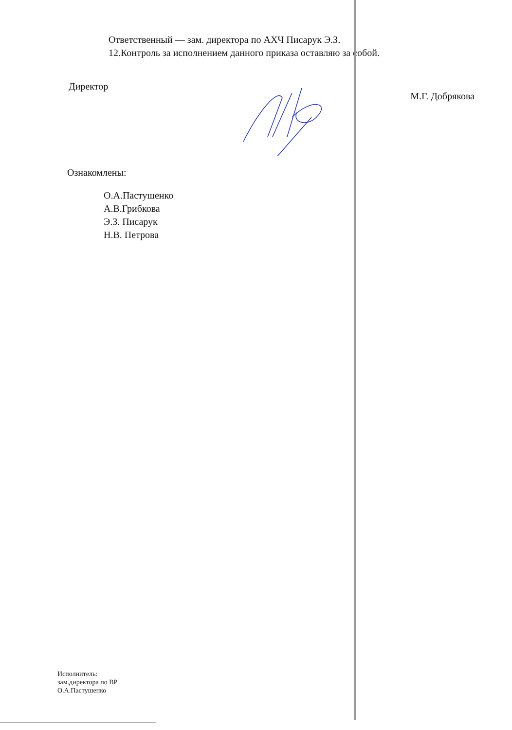Ответственный — зам. директора по АХЧ Писарук Э.З.
12.Контроль за исполнением данного приказа оставляю за собой.
Директор М.Г. Добрякова
Ознакомлены:
О.А.Пастушенко
А.В.Грибкова
Э.З. Писарук
Н.В. Петрова
Исполнитель:
зам.директора по ВР
О.А.Пастушенко